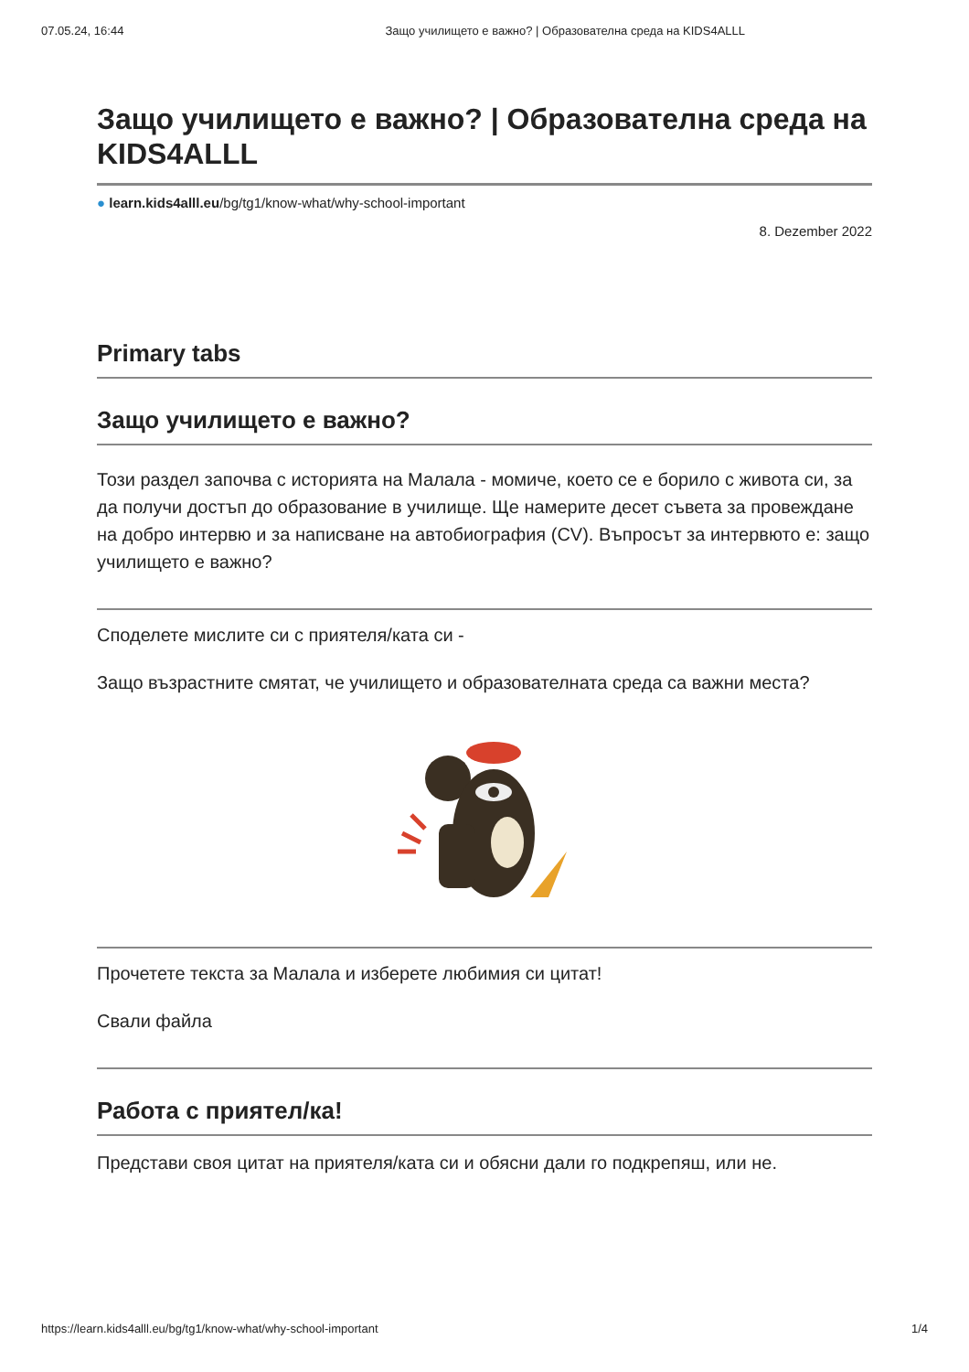07.05.24, 16:44 Защо училището е важно? | Образователна среда на KIDS4ALLL
Защо училището е важно? | Образователна среда на KIDS4ALLL
● learn.kids4alll.eu/bg/tg1/know-what/why-school-important
8. Dezember 2022
Primary tabs
Защо училището е важно?
Този раздел започва с историята на Малала - момиче, което се е борило с живота си, за да получи достъп до образование в училище. Ще намерите десет съвета за провеждане на добро интервю и за написване на автобиография (CV). Въпросът за интервюто е: защо училището е важно?
Споделете мислите си с приятеля/ката си -
Защо възрастните смятат, че училището и образователната среда са важни места?
Прочетете текста за Малала и изберете любимия си цитат!
Свали файла
Работа с приятел/ка!
Представи своя цитат на приятеля/ката си и обясни дали го подкрепяш, или не.
https://learn.kids4alll.eu/bg/tg1/know-what/why-school-important 1/4